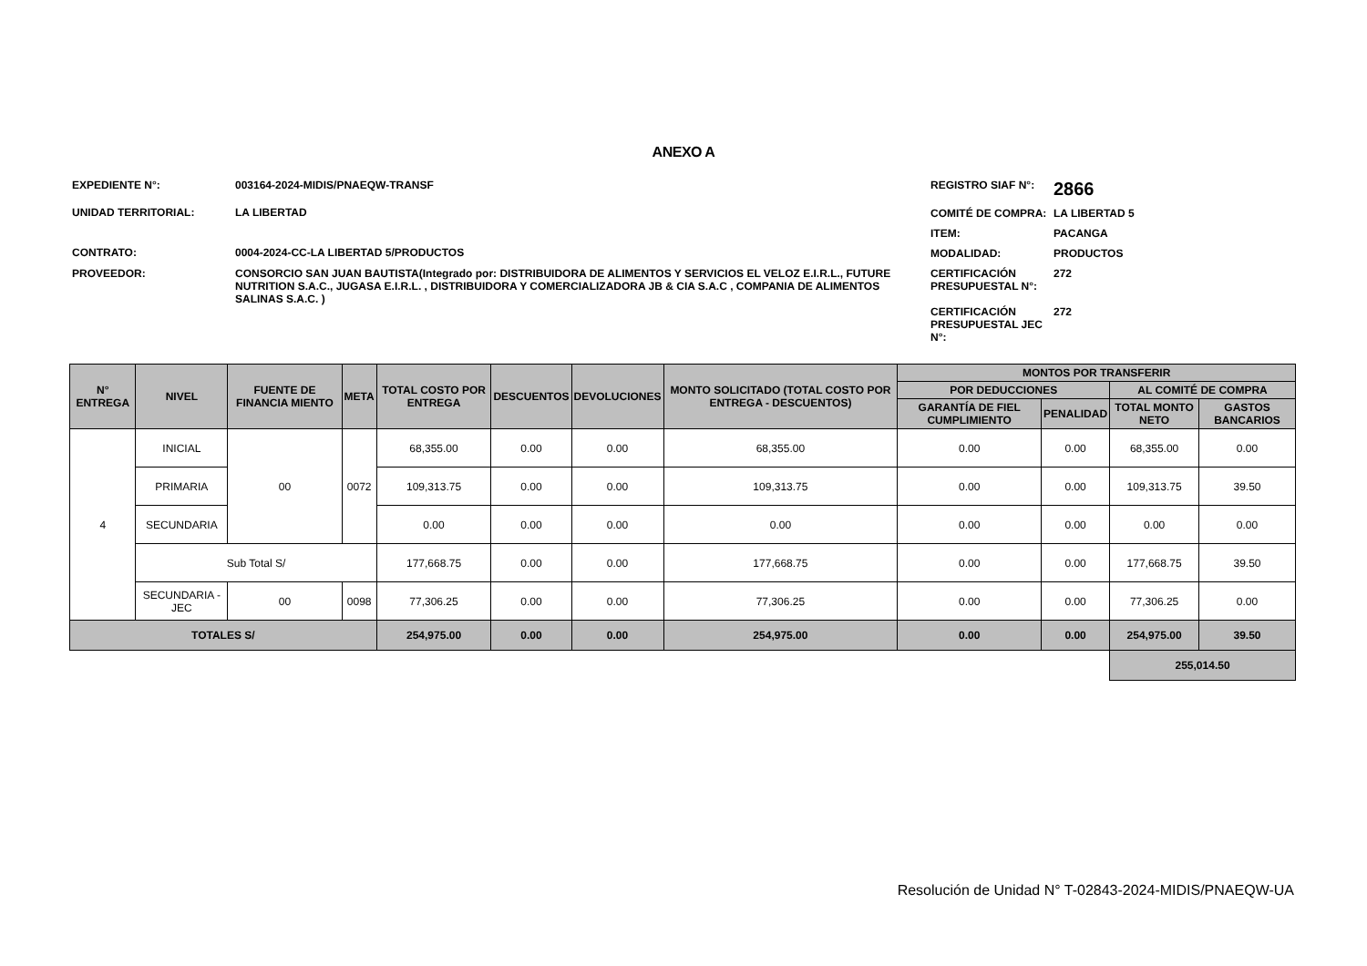ANEXO A
EXPEDIENTE N°:
003164-2024-MIDIS/PNAEQW-TRANSF
UNIDAD TERRITORIAL:
LA LIBERTAD
CONTRATO:
0004-2024-CC-LA LIBERTAD 5/PRODUCTOS
PROVEEDOR:
CONSORCIO SAN JUAN BAUTISTA(Integrado por: DISTRIBUIDORA DE ALIMENTOS Y SERVICIOS EL VELOZ E.I.R.L., FUTURE NUTRITION S.A.C., JUGASA E.I.R.L. , DISTRIBUIDORA Y COMERCIALIZADORA JB & CIA S.A.C , COMPANIA DE ALIMENTOS SALINAS S.A.C. )
REGISTRO SIAF N°:
2866
COMITÉ DE COMPRA:
LA LIBERTAD 5
ITEM:
PACANGA
MODALIDAD:
PRODUCTOS
CERTIFICACIÓN PRESUPUESTAL N°:
272
CERTIFICACIÓN PRESUPUESTAL JEC N°:
272
| N° ENTREGA | NIVEL | FUENTE DE FINANCIA MIENTO | META | TOTAL COSTO POR ENTREGA | DESCUENTOS | DEVOLUCIONES | MONTO SOLICITADO (TOTAL COSTO POR ENTREGA - DESCUENTOS) | MONTOS POR TRANSFERIR | | | |
| --- | --- | --- | --- | --- | --- | --- | --- | --- | --- | --- | --- |
| | | | | | | | | POR DEDUCCIONES | | AL COMITÉ DE COMPRA | |
| | | | | | | | | GARANTÍA DE FIEL CUMPLIMIENTO | PENALIDAD | TOTAL MONTO NETO | GASTOS BANCARIOS |
| 4 | INICIAL | 00 | 0072 | 68,355.00 | 0.00 | 0.00 | 68,355.00 | 0.00 | 0.00 | 68,355.00 | 0.00 |
| | PRIMARIA | | | 109,313.75 | 0.00 | 0.00 | 109,313.75 | 0.00 | 0.00 | 109,313.75 | 39.50 |
| | SECUNDARIA | | | 0.00 | 0.00 | 0.00 | 0.00 | 0.00 | 0.00 | 0.00 | 0.00 |
| | Sub Total S/ | | | 177,668.75 | 0.00 | 0.00 | 177,668.75 | 0.00 | 0.00 | 177,668.75 | 39.50 |
| | SECUNDARIA - JEC | 00 | 0098 | 77,306.25 | 0.00 | 0.00 | 77,306.25 | 0.00 | 0.00 | 77,306.25 | 0.00 |
| TOTALES S/ | | | | 254,975.00 | 0.00 | 0.00 | 254,975.00 | 0.00 | 0.00 | 254,975.00 | 39.50 |
| | | | | | | | | | | 255,014.50 | |
Resolución de Unidad N° T-02843-2024-MIDIS/PNAEQW-UA